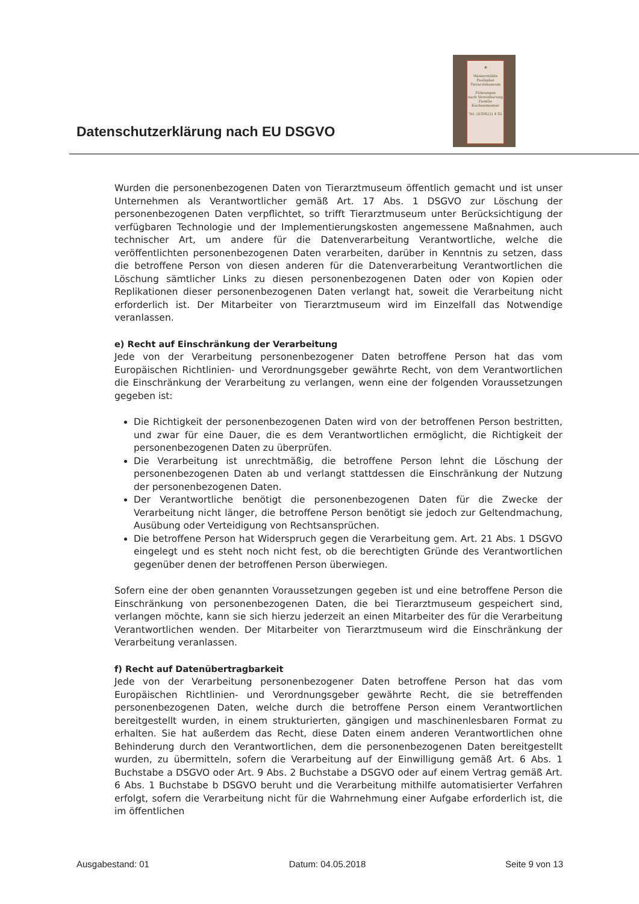Datenschutzerklärung nach EU DSGVO
✻
Wassermühle
Paulsplan
Tierarztmuseum
Führungen
nach Vereinbarung
Familie Küchenmeister
Tel. (039422) 4 82
Wurden die personenbezogenen Daten von Tierarztmuseum öffentlich gemacht und ist unser Unternehmen als Verantwortlicher gemäß Art. 17 Abs. 1 DSGVO zur Löschung der personenbezogenen Daten verpflichtet, so trifft Tierarztmuseum unter Berücksichtigung der verfügbaren Technologie und der Implementierungskosten angemessene Maßnahmen, auch technischer Art, um andere für die Datenverarbeitung Verantwortliche, welche die veröffentlichten personenbezogenen Daten verarbeiten, darüber in Kenntnis zu setzen, dass die betroffene Person von diesen anderen für die Datenverarbeitung Verantwortlichen die Löschung sämtlicher Links zu diesen personenbezogenen Daten oder von Kopien oder Replikationen dieser personenbezogenen Daten verlangt hat, soweit die Verarbeitung nicht erforderlich ist. Der Mitarbeiter von Tierarztmuseum wird im Einzelfall das Notwendige veranlassen.
e) Recht auf Einschränkung der Verarbeitung
Jede von der Verarbeitung personenbezogener Daten betroffene Person hat das vom Europäischen Richtlinien- und Verordnungsgeber gewährte Recht, von dem Verantwortlichen die Einschränkung der Verarbeitung zu verlangen, wenn eine der folgenden Voraussetzungen gegeben ist:
Die Richtigkeit der personenbezogenen Daten wird von der betroffenen Person bestritten, und zwar für eine Dauer, die es dem Verantwortlichen ermöglicht, die Richtigkeit der personenbezogenen Daten zu überprüfen.
Die Verarbeitung ist unrechtmäßig, die betroffene Person lehnt die Löschung der personenbezogenen Daten ab und verlangt stattdessen die Einschränkung der Nutzung der personenbezogenen Daten.
Der Verantwortliche benötigt die personenbezogenen Daten für die Zwecke der Verarbeitung nicht länger, die betroffene Person benötigt sie jedoch zur Geltendmachung, Ausübung oder Verteidigung von Rechtsansprüchen.
Die betroffene Person hat Widerspruch gegen die Verarbeitung gem. Art. 21 Abs. 1 DSGVO eingelegt und es steht noch nicht fest, ob die berechtigten Gründe des Verantwortlichen gegenüber denen der betroffenen Person überwiegen.
Sofern eine der oben genannten Voraussetzungen gegeben ist und eine betroffene Person die Einschränkung von personenbezogenen Daten, die bei Tierarztmuseum gespeichert sind, verlangen möchte, kann sie sich hierzu jederzeit an einen Mitarbeiter des für die Verarbeitung Verantwortlichen wenden. Der Mitarbeiter von Tierarztmuseum wird die Einschränkung der Verarbeitung veranlassen.
f) Recht auf Datenübertragbarkeit
Jede von der Verarbeitung personenbezogener Daten betroffene Person hat das vom Europäischen Richtlinien- und Verordnungsgeber gewährte Recht, die sie betreffenden personenbezogenen Daten, welche durch die betroffene Person einem Verantwortlichen bereitgestellt wurden, in einem strukturierten, gängigen und maschinenlesbaren Format zu erhalten. Sie hat außerdem das Recht, diese Daten einem anderen Verantwortlichen ohne Behinderung durch den Verantwortlichen, dem die personenbezogenen Daten bereitgestellt wurden, zu übermitteln, sofern die Verarbeitung auf der Einwilligung gemäß Art. 6 Abs. 1 Buchstabe a DSGVO oder Art. 9 Abs. 2 Buchstabe a DSGVO oder auf einem Vertrag gemäß Art. 6 Abs. 1 Buchstabe b DSGVO beruht und die Verarbeitung mithilfe automatisierter Verfahren erfolgt, sofern die Verarbeitung nicht für die Wahrnehmung einer Aufgabe erforderlich ist, die im öffentlichen
Ausgabestand: 01 Datum: 04.05.2018 Seite 9 von 13